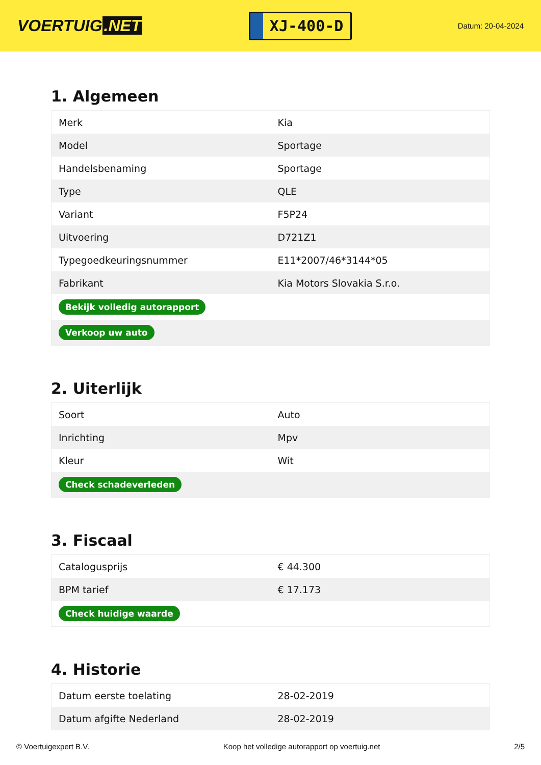VOERTUIG.NET
XJ-400-D
Datum: 20-04-2024
1. Algemeen
| Merk | Kia |
| Model | Sportage |
| Handelsbenaming | Sportage |
| Type | QLE |
| Variant | F5P24 |
| Uitvoering | D721Z1 |
| Typegoedkeuringsnummer | E11*2007/46*3144*05 |
| Fabrikant | Kia Motors Slovakia S.r.o. |
| Bekijk volledig autorapport | |
| Verkoop uw auto | |
2. Uiterlijk
| Soort | Auto |
| Inrichting | Mpv |
| Kleur | Wit |
| Check schadeverleden | |
3. Fiscaal
| Catalogusprijs | € 44.300 |
| BPM tarief | € 17.173 |
| Check huidige waarde | |
4. Historie
| Datum eerste toelating | 28-02-2019 |
| Datum afgifte Nederland | 28-02-2019 |
© Voertuigexpert B.V. Koop het volledige autorapport op voertuig.net 2/5